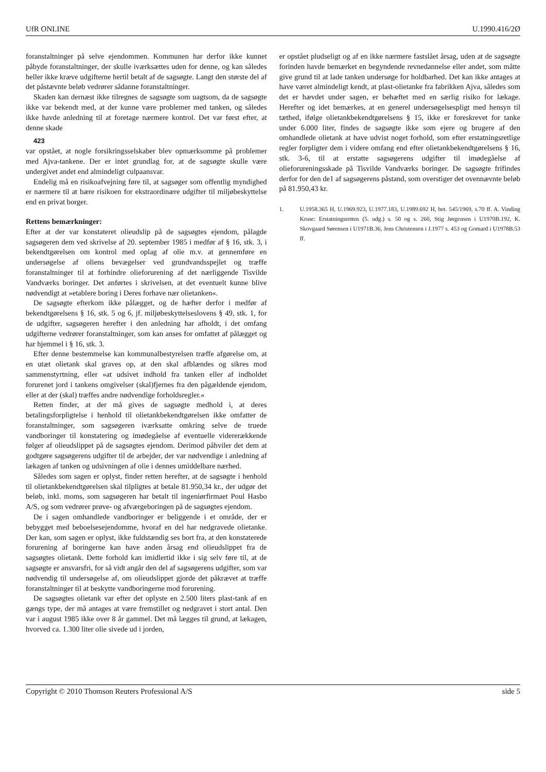UfR ONLINE U.1990.416/2Ø
foranstaltninger på selve ejendommen. Kommunen har derfor ikke kunnet påbyde foranstaltninger, der skulle iværksættes uden for denne, og kan således heller ikke kræve udgifterne hertil betalt af de sagsøgte. Langt den største del af det påstævnte beløb vedrører sådanne foranstaltninger.
Skaden kan dernæst ikke tilregnes de sagsøgte som uagtsom, da de sagsøgte ikke var bekendt med, at der kunne være problemer med tanken, og således ikke havde anledning til at foretage nærmere kontrol. Det var først efter, at denne skade
423
var opstået, at nogle forsikringsselskaber blev opmærksomme på problemer med Ajva-tankene. Der er intet grundlag for, at de sagsøgte skulle være undergivet andet end almindeligt culpaansvar.
Endelig må en risikoafvejning føre til, at sagsøger som offentlig myndighed er nærmere til at bære risikoen for ekstraordinære udgifter til miljøbeskyttelse end en privat borger.
Rettens bemærkninger:
Efter at der var konstateret olieudslip på de sagsøgtes ejendom, pålagde sagsøgeren dem ved skrivelse af 20. september 1985 i medfør af § 16, stk. 3, i bekendtgørelsen om kontrol med oplag af olie m.v. at gennemføre en undersøgelse af oliens bevægelser ved grundvandsspejlet og træffe foranstaltninger til at forhindre olieforurening af det nærliggende Tisvilde Vandværks boringer. Det anførtes i skrivelsen, at det eventuelt kunne blive nødvendigt at »etablere boring i Deres forhave nær olietanken«.
De sagsøgte efterkom ikke pålægget, og de hæfter derfor i medfør af bekendtgørelsens § 16, stk. 5 og 6, jf. miljøbeskyttelseslovens § 49, stk. 1, for de udgifter, sagsøgeren herefter i den anledning har afholdt, i det omfang udgifterne vedrører foranstaltninger, som kan anses for omfattet af pålægget og har hjemmel i § 16, stk. 3.
Efter denne bestemmelse kan kommunalbestyrelsen træffe afgørelse om, at en utæt olietank skal graves op, at den skal afblændes og sikres mod sammenstyrtning, eller »at udsivet indhold fra tanken eller af indholdet forurenet jord i tankens omgivelser (skal)fjernes fra den pågældende ejendom, eller at der (skal) træffes andre nødvendige forholdsregler.«
Retten finder, at der må gives de sagsøgte medhold i, at deres betalingsforpligtelse i henhold til olietankbekendtgørelsen ikke omfatter de foranstaltninger, som sagsøgeren iværksatte omkring selve de truede vandboringer til konstatering og imødegåelse af eventuelle vidererækkende følger af olieudslippet på de sagsøgtes ejendom. Derimod påhviler det dem at godtgøre sagsøgerens udgifter til de arbejder, der var nødvendige i anledning af lækagen af tanken og udsivningen af olie i dennes umiddelbare nærhed.
Således som sagen er oplyst, finder retten herefter, at de sagsøgte i henhold til olietankbekendtgørelsen skal tilpligtes at betale 81.950,34 kr., der udgør det beløb, inkl. moms, som sagsøgeren har betalt til ingeniørfirmaet Poul Hasbo A/S, og som vedrører prøve- og afværgeboringen på de sagsøgtes ejendom.
De i sagen omhandlede vandboringer er beliggende i et område, der er bebygget med beboelsesejendomme, hvoraf en del har nedgravede olietanke. Der kan, som sagen er oplyst, ikke fuldstændig ses bort fra, at den konstaterede forurening af boringerne kan have anden årsag end olieudslippet fra de sagsøgtes olietank. Dette forhold kan imidlertid ikke i sig selv føre til, at de sagsøgte er ansvarsfri, for så vidt angår den del af sagsøgerens udgifter, som var nødvendig til undersøgelse af, om olieudslippet gjorde det påkrævet at træffe foranstaltninger til at beskytte vandboringerne mod forurening.
De sagsøgtes olietank var efter det oplyste en 2.500 liters plast-tank af en gængs type, der må antages at være fremstillet og nedgravet i stort antal. Den var i august 1985 ikke over 8 år gammel. Det må lægges til grund, at lækagen, hvorved ca. 1.300 liter olie sivede ud i jorden,
er opstået pludseligt og af en ikke nærmere fastslået årsag, uden at de sagsøgte forinden havde bemærket en begyndende revnedannelse eller andet, som måtte give grund til at lade tanken undersøge for holdbarhed. Det kan ikke antages at have været almindeligt kendt, at plast-olietanke fra fabrikken Ajva, således som det er hævdet under sagen, er behæftet med en særlig risiko for lækage. Herefter og idet bemærkes, at en generel undersøgelsespligt med hensyn til tæthed, ifølge olietankbekendtgørelsens § 15, ikke er foreskrevet for tanke under 6.000 liter, findes de sagsøgte ikke som ejere og brugere af den omhandlede olietank at have udvist noget forhold, som efter erstatningsretlige regler forpligter dem i videre omfang end efter olietankbekendtgørelsens § 16, stk. 3-6, til at erstatte sagsøgerens udgifter til imødegåelse af olieforureningsskade på Tisvilde Vandværks boringer. De sagsøgte frifindes derfor for den de1 af sagsøgerens påstand, som overstiger det ovennævnte beløb på 81.950,43 kr.
1. U.1958.365 H, U.1969.923, U.1977.183, U.1989.692 H, bet. 545/1969, s.70 ff. A. Vinding Kruse: Erstatningsretten (5. udg.) s. 50 og s. 260, Stig Jørgensen i U1970B.192, K. Skovgaard Sørensen i U1971B.36, Jens Christensen i J.1977 s. 453 og Gomard i U1978B.53 ff.
Copyright © 2010 Thomson Reuters Professional A/S side 5